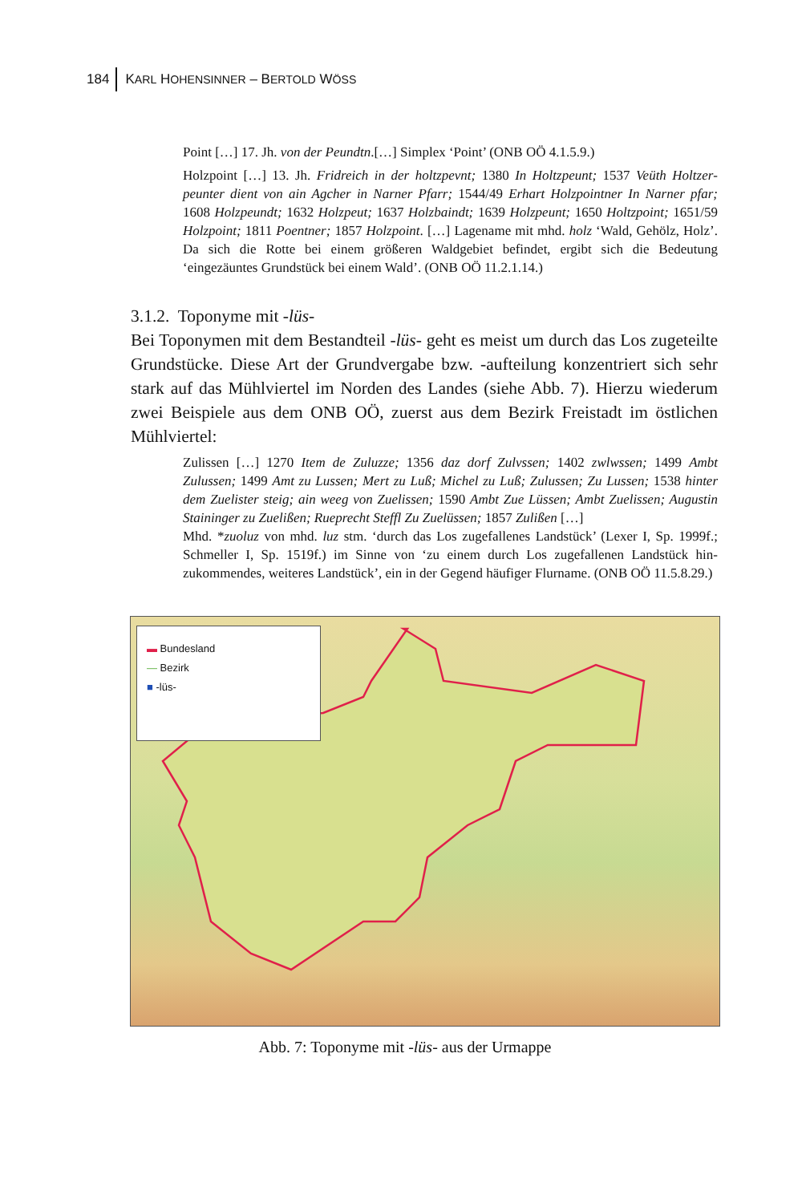184 KARL HOHENSINNER – BERTOLD WÖSS
Point […] 17. Jh. von der Peundtn.[…] Simplex ‘Point’ (ONB OÖ 4.1.5.9.)
Holzpoint […] 13. Jh. Fridreich in der holtzpevnt; 1380 In Holtzpeunt; 1537 Veüth Holtzer­peunter dient von ain Agcher in Narner Pfarr; 1544/49 Erhart Holzpointner In Narner pfar; 1608 Holzpeundt; 1632 Holzpeut; 1637 Holzbaindt; 1639 Holzpeunt; 1650 Holtz­point; 1651/59 Holzpoint; 1811 Poentner; 1857 Holzpoint. […] Lagename mit mhd. holz ‘Wald, Gehölz, Holz’. Da sich die Rotte bei einem größeren Waldgebiet befindet, ergibt sich die Bedeutung ‘eingezäuntes Grundstück bei einem Wald’. (ONB OÖ 11.2.1.14.)
3.1.2. Toponyme mit -lüs-
Bei Toponymen mit dem Bestandteil -lüs- geht es meist um durch das Los zu­geteilte Grundstücke. Diese Art der Grundvergabe bzw. -aufteilung konzen­triert sich sehr stark auf das Mühlviertel im Norden des Landes (siehe Abb. 7). Hierzu wiederum zwei Beispiele aus dem ONB OÖ, zuerst aus dem Bezirk Freistadt im östlichen Mühlviertel:
Zulissen […] 1270 Item de Zuluzze; 1356 daz dorf Zulvssen; 1402 zwlwssen; 1499 Ambt Zulussen; 1499 Amt zu Lussen; Mert zu Luß; Michel zu Luß; Zulussen; Zu Lussen; 1538 hinter dem Zuelister steig; ain weeg von Zuelissen; 1590 Ambt Zue Lüssen; Ambt Zuelissen; Augustin Staininger zu Zuelißen; Rueprecht Steffl Zu Zuelüssen; 1857 Zulißen […]
Mhd. *zuoluz von mhd. luz stm. ‘durch das Los zugefallenes Landstück’ (Lexer I, Sp. 1999f.; Schmeller I, Sp. 1519f.) im Sinne von ‘zu einem durch Los zugefallenen Landstück hin­zukommendes, weiteres Landstück’, ein in der Gegend häufiger Flurname. (ONB OÖ 11.5.8.29.)
▬ Bundesland
— Bezirk
■ -lüs-
Abb. 7: Toponyme mit -lüs- aus der Urmappe